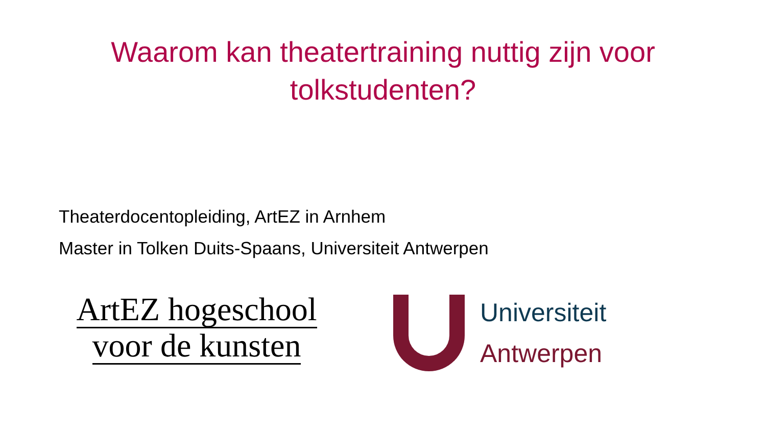Waarom kan theatertraining nuttig zijn voor
tolkstudenten?
Theaterdocentopleiding, ArtEZ in Arnhem
Master in Tolken Duits-Spaans, Universiteit Antwerpen
ArtEZ hogeschool
voor de kunsten
Universiteit
Antwerpen